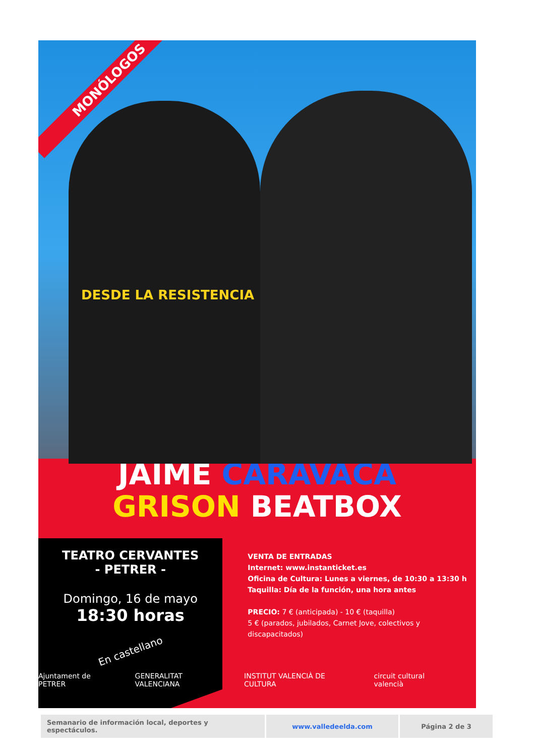MONÓLOGOS
DESDE LA RESISTENCIA
JAIME CARAVACA
GRISON BEATBOX
TEATRO CERVANTES
- PETRER -
Domingo, 16 de mayo
18:30 horas
En castellano
VENTA DE ENTRADAS
Internet: www.instanticket.es
Oficina de Cultura: Lunes a viernes, de 10:30 a 13:30 h
Taquilla: Día de la función, una hora antes
PRECIO: 7 € (anticipada) - 10 € (taquilla)
5 € (parados, jubilados, Carnet Jove, colectivos y discapacitados)
Ajuntament de PETRER GENERALITAT VALENCIANA INSTITUT VALENCIÀ DE CULTURA circuit cultural valencià
| Semanario de información local, deportes y espectáculos. | www.valledeelda.com | Página 2 de 3 |